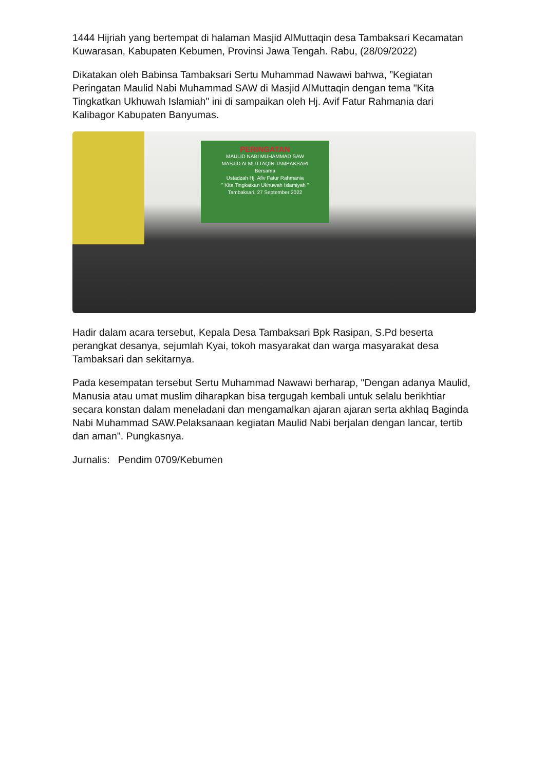1444 Hijriah yang bertempat di halaman Masjid AlMuttaqin desa Tambaksari Kecamatan Kuwarasan, Kabupaten Kebumen, Provinsi Jawa Tengah. Rabu, (28/09/2022)
Dikatakan oleh Babinsa Tambaksari Sertu Muhammad Nawawi bahwa, ”Kegiatan Peringatan Maulid Nabi Muhammad SAW di Masjid AlMuttaqin dengan tema "Kita Tingkatkan Ukhuwah Islamiah" ini di sampaikan oleh Hj. Avif Fatur Rahmania dari Kalibagor Kabupaten Banyumas.
PERINGATAN
MAULID NABI MUHAMMAD SAW
MASJID ALMUTTAQIN TAMBAKSARI
Bersama
Ustadzah Hj. Afiv Fatur Rahmania
" Kita Tingkatkan Ukhuwah Islamiyah "
Tambaksari, 27 September 2022
Hadir dalam acara tersebut, Kepala Desa Tambaksari Bpk Rasipan, S.Pd beserta perangkat desanya, sejumlah Kyai, tokoh masyarakat dan warga masyarakat desa Tambaksari dan sekitarnya.
Pada kesempatan tersebut Sertu Muhammad Nawawi berharap, "Dengan adanya Maulid, Manusia atau umat muslim diharapkan bisa tergugah kembali untuk selalu berikhtiar secara konstan dalam meneladani dan mengamalkan ajaran ajaran serta akhlaq Baginda Nabi Muhammad SAW.Pelaksanaan kegiatan Maulid Nabi berjalan dengan lancar, tertib dan aman". Pungkasnya.
Jurnalis: Pendim 0709/Kebumen